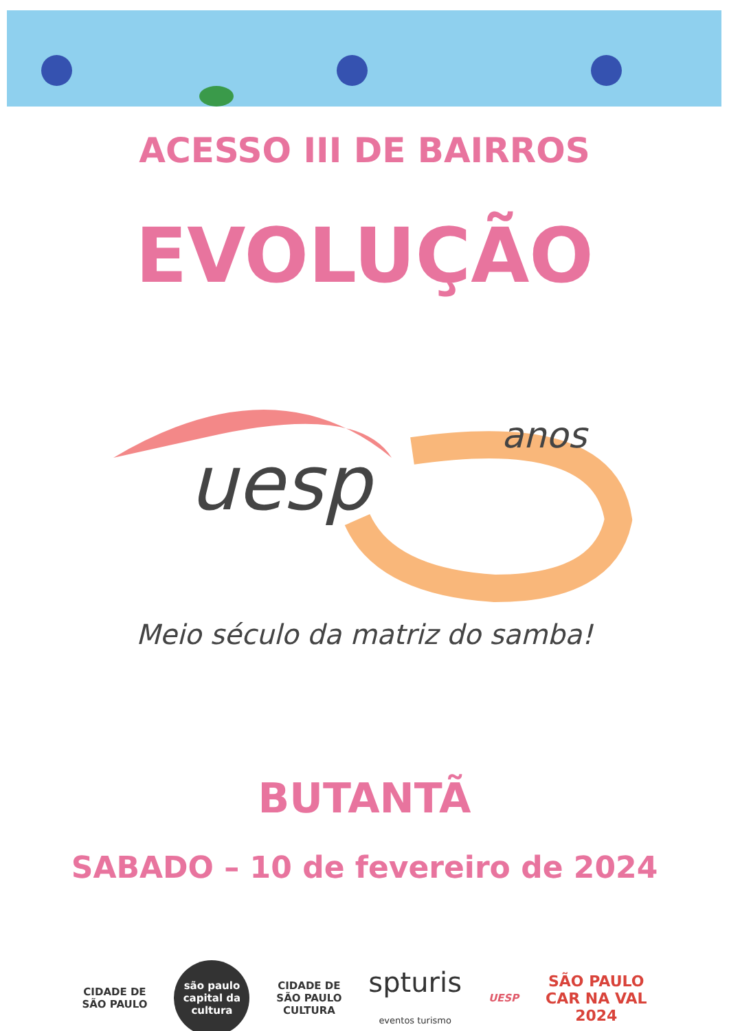ACESSO III DE BAIRROS
EVOLUÇÃO
uesp
anos
Meio século da matriz do samba!
BUTANTÃ
SABADO – 10 de fevereiro de 2024
CIDADE DE
SÃO PAULO
são paulo
capital da
cultura
CIDADE DE
SÃO PAULO
CULTURA
spturis
eventos turismo
UESP
SÃO PAULO
CAR NA VAL
2024